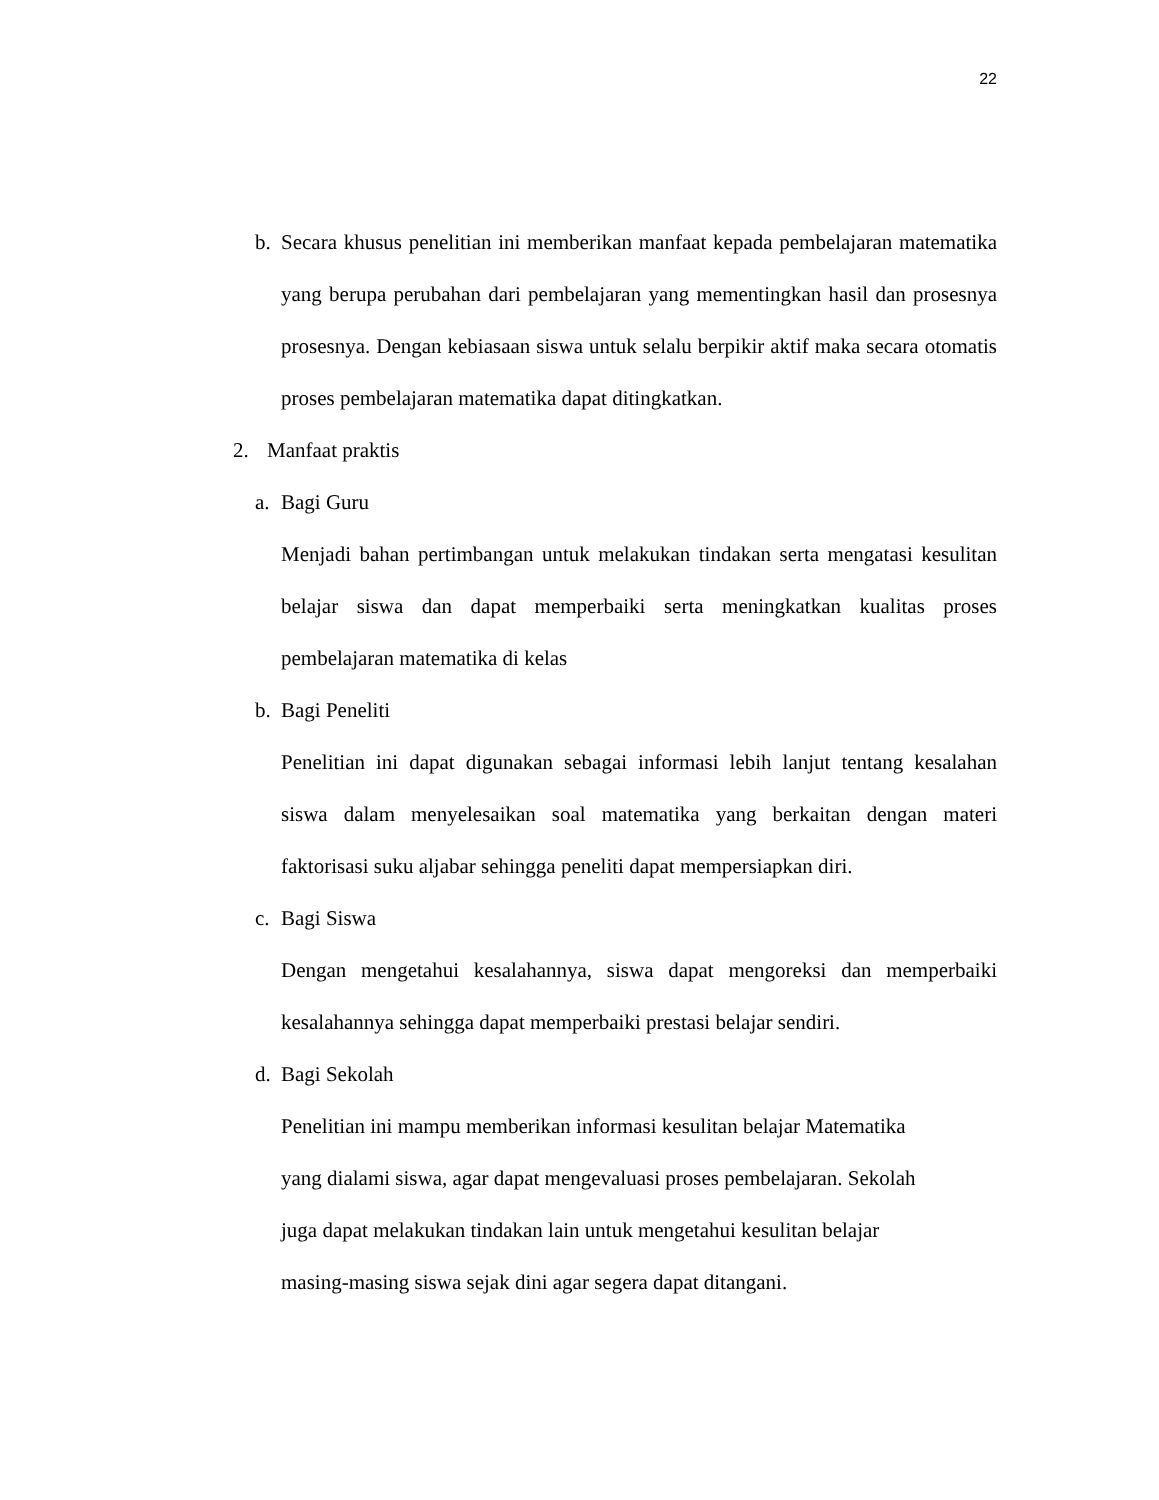22
b. Secara khusus penelitian ini memberikan manfaat kepada pembelajaran matematika yang berupa perubahan dari pembelajaran yang mementingkan hasil dan prosesnya prosesnya. Dengan kebiasaan siswa untuk selalu berpikir aktif maka secara otomatis proses pembelajaran matematika dapat ditingkatkan.
2. Manfaat praktis
a. Bagi Guru
Menjadi bahan pertimbangan untuk melakukan tindakan serta mengatasi kesulitan belajar siswa dan dapat memperbaiki serta meningkatkan kualitas proses pembelajaran matematika di kelas
b. Bagi Peneliti
Penelitian ini dapat digunakan sebagai informasi lebih lanjut tentang kesalahan siswa dalam menyelesaikan soal matematika yang berkaitan dengan materi faktorisasi suku aljabar sehingga peneliti dapat mempersiapkan diri.
c. Bagi Siswa
Dengan mengetahui kesalahannya, siswa dapat mengoreksi dan memperbaiki kesalahannya sehingga dapat memperbaiki prestasi belajar sendiri.
d. Bagi Sekolah
Penelitian ini mampu memberikan informasi kesulitan belajar Matematika
yang dialami siswa, agar dapat mengevaluasi proses pembelajaran. Sekolah
juga dapat melakukan tindakan lain untuk mengetahui kesulitan belajar
masing-masing siswa sejak dini agar segera dapat ditangani.